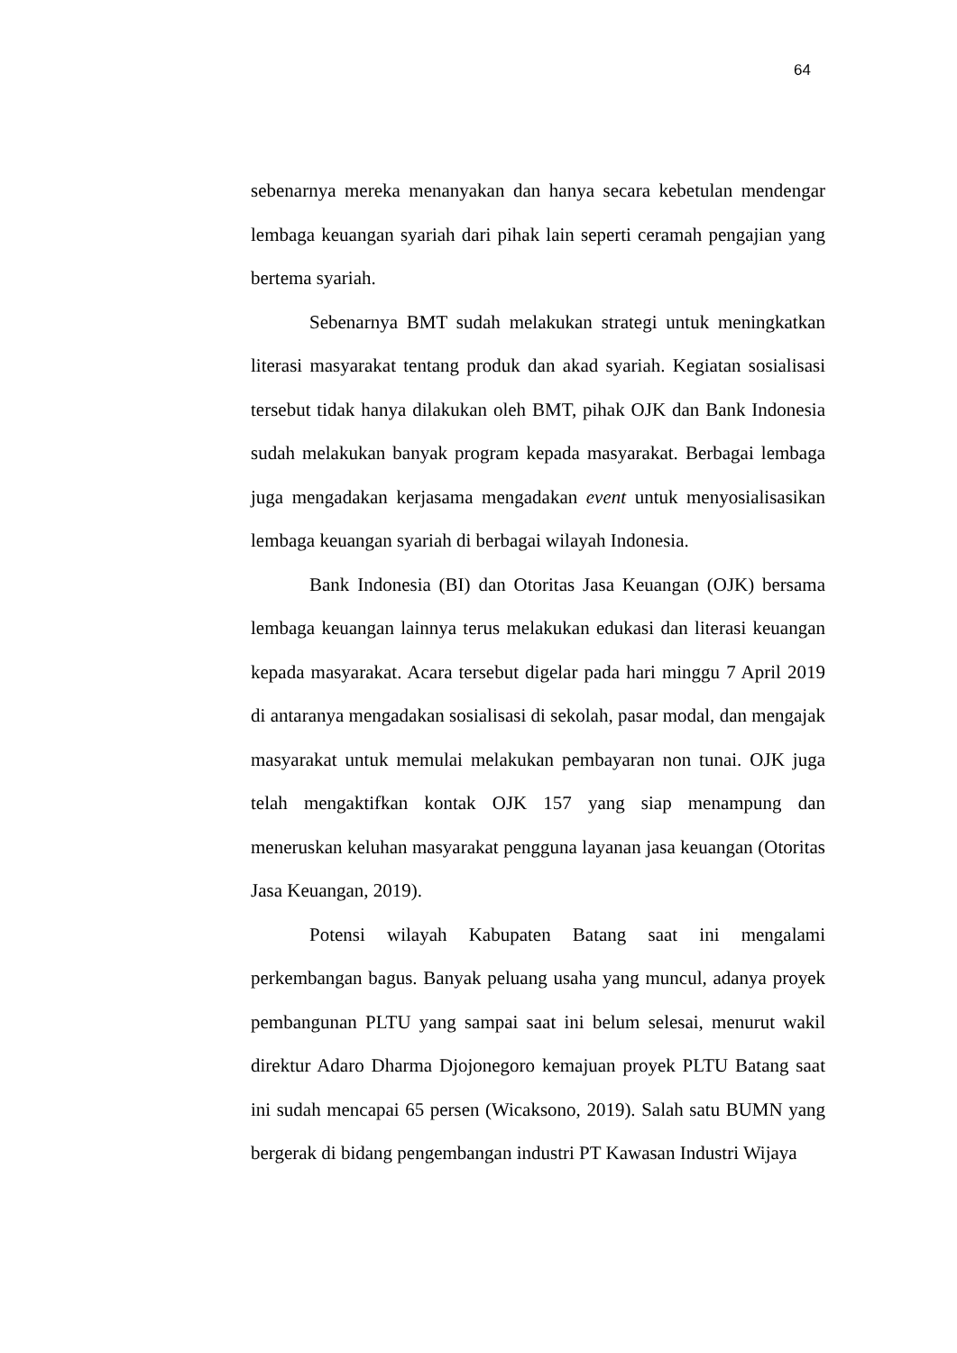64
sebenarnya mereka menanyakan dan hanya secara kebetulan mendengar lembaga keuangan syariah dari pihak lain seperti ceramah pengajian yang bertema syariah.
Sebenarnya BMT sudah melakukan strategi untuk meningkatkan literasi masyarakat tentang produk dan akad syariah. Kegiatan sosialisasi tersebut tidak hanya dilakukan oleh BMT, pihak OJK dan Bank Indonesia sudah melakukan banyak program kepada masyarakat. Berbagai lembaga juga mengadakan kerjasama mengadakan event untuk menyosialisasikan lembaga keuangan syariah di berbagai wilayah Indonesia.
Bank Indonesia (BI) dan Otoritas Jasa Keuangan (OJK) bersama lembaga keuangan lainnya terus melakukan edukasi dan literasi keuangan kepada masyarakat. Acara tersebut digelar pada hari minggu 7 April 2019 di antaranya mengadakan sosialisasi di sekolah, pasar modal, dan mengajak masyarakat untuk memulai melakukan pembayaran non tunai. OJK juga telah mengaktifkan kontak OJK 157 yang siap menampung dan meneruskan keluhan masyarakat pengguna layanan jasa keuangan (Otoritas Jasa Keuangan, 2019).
Potensi wilayah Kabupaten Batang saat ini mengalami perkembangan bagus. Banyak peluang usaha yang muncul, adanya proyek pembangunan PLTU yang sampai saat ini belum selesai, menurut wakil direktur Adaro Dharma Djojonegoro kemajuan proyek PLTU Batang saat ini sudah mencapai 65 persen (Wicaksono, 2019). Salah satu BUMN yang bergerak di bidang pengembangan industri PT Kawasan Industri Wijaya